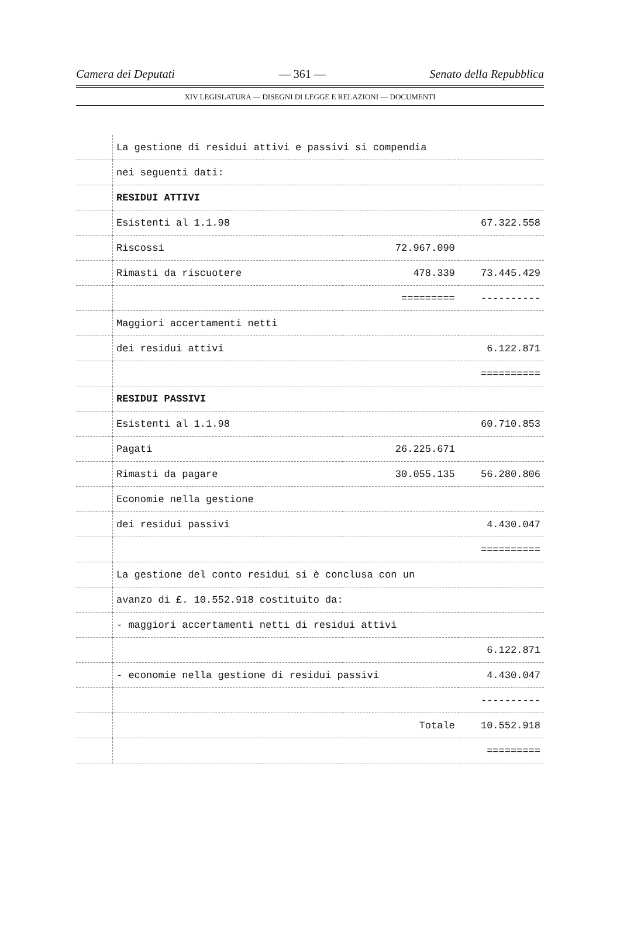Camera dei Deputati — 361 — Senato della Repubblica
XIV LEGISLATURA — DISEGNI DI LEGGE E RELAZIONI — DOCUMENTI
| | La gestione di residui attivi e passivi si compendia | | |
| | nei seguenti dati: | | |
| | RESIDUI ATTIVI | | |
| | Esistenti al 1.1.98 | | 67.322.558 |
| | Riscossi | 72.967.090 | |
| | Rimasti da riscuotere | 478.339 | 73.445.429 |
| | | ========= | ---------- |
| | Maggiori accertamenti netti | | |
| | dei residui attivi | | 6.122.871 |
| | | | ========== |
| | RESIDUI PASSIVI | | |
| | Esistenti al 1.1.98 | | 60.710.853 |
| | Pagati | 26.225.671 | |
| | Rimasti da pagare | 30.055.135 | 56.280.806 |
| | Economie nella gestione | | |
| | dei residui passivi | | 4.430.047 |
| | | | ========== |
| | La gestione del conto residui si è conclusa con un | | |
| | avanzo di £. 10.552.918 costituito da: | | |
| | - maggiori accertamenti netti di residui attivi | | |
| | | | 6.122.871 |
| | - economie nella gestione di residui passivi | | 4.430.047 |
| | | | ---------- |
| | | Totale | 10.552.918 |
| | | | ========= |